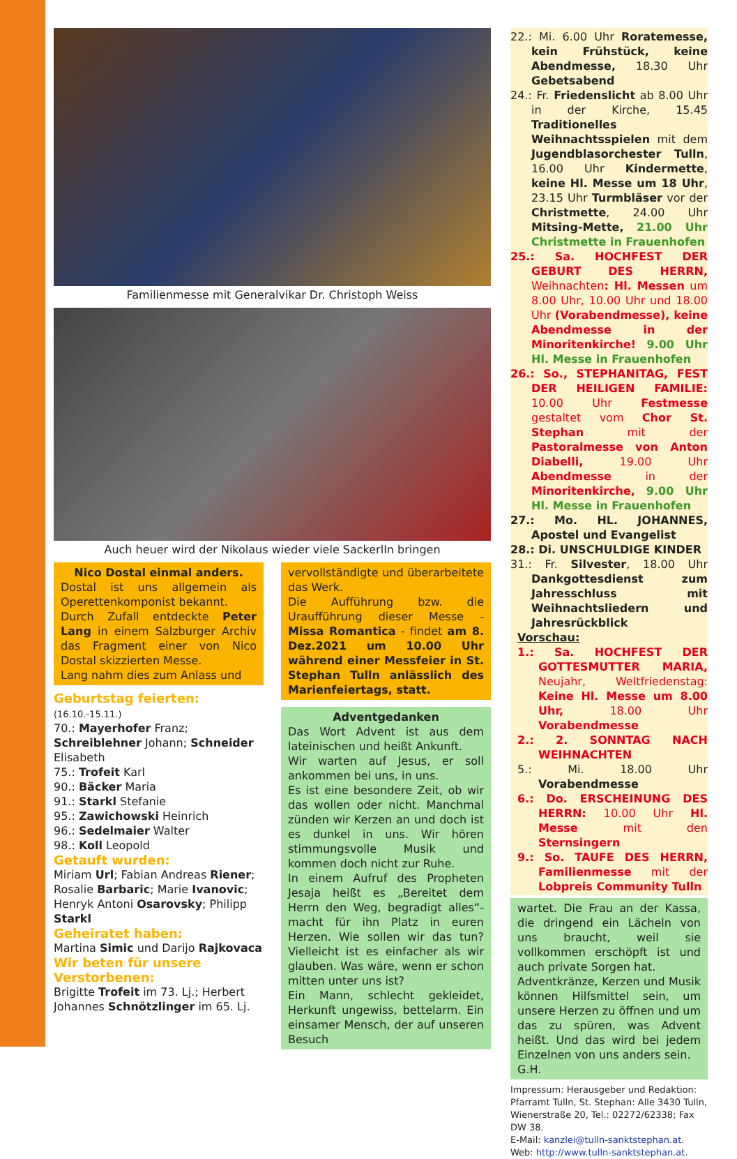Familienmesse mit Generalvikar Dr. Christoph Weiss
Auch heuer wird der Nikolaus wieder viele SackerlIn bringen
Nico Dostal einmal anders.
Dostal ist uns allgemein als Operettenkomponist bekannt.
Durch Zufall entdeckte Peter Lang in einem Salzburger Archiv das Fragment einer von Nico Dostal skizzierten Messe.
Lang nahm dies zum Anlass und
Geburtstag feierten: (16.10.-15.11.)
70.: Mayerhofer Franz; Schreiblehner Johann; Schneider Elisabeth
75.: Trofeit Karl
90.: Bäcker Maria
91.: Starkl Stefanie
95.: Zawichowski Heinrich
96.: Sedelmaier Walter
98.: Koll Leopold
Getauft wurden:
Miriam Url; Fabian Andreas Riener; Rosalie Barbaric; Marie Ivanovic; Henryk Antoni Osarovsky; Philipp Starkl
Geheiratet haben:
Martina Simic und Darijo Rajkovaca
Wir beten für unsere Verstorbenen:
Brigitte Trofeit im 73. Lj.; Herbert Johannes Schnötzlinger im 65. Lj.
vervollständigte und überarbeitete das Werk.
Die Aufführung bzw. die Uraufführung dieser Messe - Missa Romantica - findet am 8. Dez.2021 um 10.00 Uhr während einer Messfeier in St. Stephan Tulln anlässlich des Marienfeiertags, statt.
Adventgedanken
Das Wort Advent ist aus dem lateinischen und heißt Ankunft.
Wir warten auf Jesus, er soll ankommen bei uns, in uns.
Es ist eine besondere Zeit, ob wir das wollen oder nicht. Manchmal zünden wir Kerzen an und doch ist es dunkel in uns. Wir hören stimmungsvolle Musik und kommen doch nicht zur Ruhe.
In einem Aufruf des Propheten Jesaja heißt es „Bereitet dem Herrn den Weg, begradigt alles“- macht für ihn Platz in euren Herzen. Wie sollen wir das tun? Vielleicht ist es einfacher als wir glauben. Was wäre, wenn er schon mitten unter uns ist?
Ein Mann, schlecht gekleidet, Herkunft ungewiss, bettelarm. Ein einsamer Mensch, der auf unseren Besuch
22.: Mi. 6.00 Uhr Roratemesse, kein Frühstück, keine Abendmesse, 18.30 Uhr Gebetsabend
24.: Fr. Friedenslicht ab 8.00 Uhr in der Kirche, 15.45 Traditionelles Weihnachtsspielen mit dem Jugendblasorchester Tulln, 16.00 Uhr Kindermette, keine Hl. Messe um 18 Uhr, 23.15 Uhr Turmbläser vor der Christmette, 24.00 Uhr Mitsing-Mette, 21.00 Uhr Christmette in Frauenhofen
25.: Sa. HOCHFEST DER GEBURT DES HERRN, Weihnachten: Hl. Messen um 8.00 Uhr, 10.00 Uhr und 18.00 Uhr (Vorabendmesse), keine Abendmesse in der Minoritenkirche! 9.00 Uhr Hl. Messe in Frauenhofen
26.: So., STEPHANITAG, FEST DER HEILIGEN FAMILIE: 10.00 Uhr Festmesse gestaltet vom Chor St. Stephan mit der Pastoralmesse von Anton Diabelli, 19.00 Uhr Abendmesse in der Minoritenkirche, 9.00 Uhr Hl. Messe in Frauenhofen
27.: Mo. HL. JOHANNES, Apostel und Evangelist
28.: Di. UNSCHULDIGE KINDER
31.: Fr. Silvester, 18.00 Uhr Dankgottesdienst zum Jahresschluss mit Weihnachtsliedern und Jahresrückblick
Vorschau:
1.: Sa. HOCHFEST DER GOTTESMUTTER MARIA, Neujahr, Weltfriedenstag: Keine Hl. Messe um 8.00 Uhr, 18.00 Uhr Vorabendmesse
2.: 2. SONNTAG NACH WEIHNACHTEN
5.: Mi. 18.00 Uhr Vorabendmesse
6.: Do. ERSCHEINUNG DES HERRN: 10.00 Uhr Hl. Messe mit den Sternsingern
9.: So. TAUFE DES HERRN, Familienmesse mit der Lobpreis Community Tulln
wartet. Die Frau an der Kassa, die dringend ein Lächeln von uns braucht, weil sie vollkommen erschöpft ist und auch private Sorgen hat.
Adventkränze, Kerzen und Musik können Hilfsmittel sein, um unsere Herzen zu öffnen und um das zu spüren, was Advent heißt. Und das wird bei jedem Einzelnen von uns anders sein.
G.H.
Impressum: Herausgeber und Redaktion: Pfarramt Tulln, St. Stephan: Alle 3430 Tulln, Wienerstraße 20, Tel.: 02272/62338; Fax DW 38.
E-Mail: kanzlei@tulln-sanktstephan.at.
Web: http://www.tulln-sanktstephan.at.